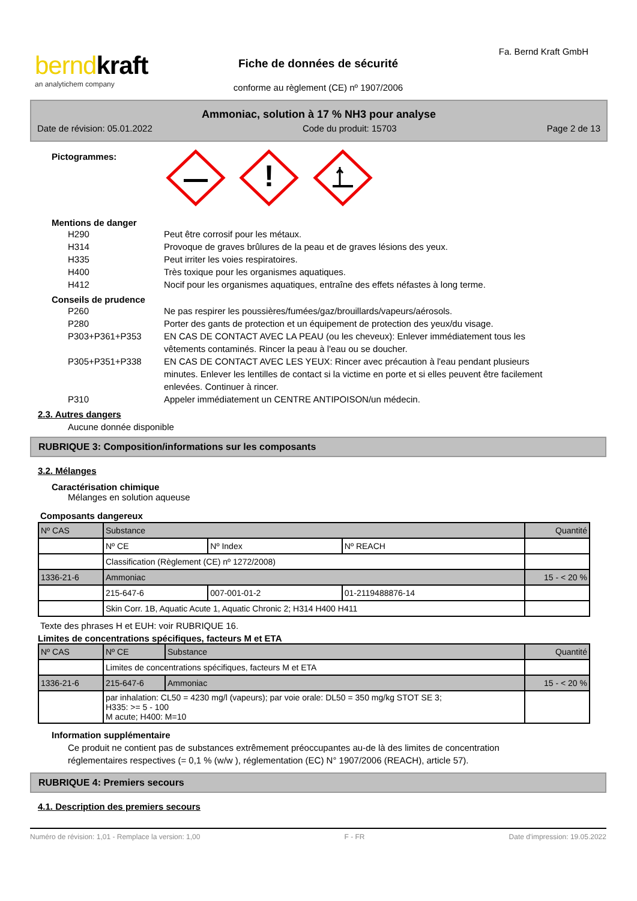berndkraft
an analytichem company
Fiche de données de sécurité
conforme au règlement (CE) nº 1907/2006
Fa. Bernd Kraft GmbH
Ammoniac, solution à 17 % NH3 pour analyse
Date de révision: 05.01.2022 Code du produit: 15703 Page 2 de 13
Pictogrammes:
!
Mentions de danger
H290 Peut être corrosif pour les métaux.
H314 Provoque de graves brûlures de la peau et de graves lésions des yeux.
H335 Peut irriter les voies respiratoires.
H400 Très toxique pour les organismes aquatiques.
H412 Nocif pour les organismes aquatiques, entraîne des effets néfastes à long terme.
Conseils de prudence
P260 Ne pas respirer les poussières/fumées/gaz/brouillards/vapeurs/aérosols.
P280 Porter des gants de protection et un équipement de protection des yeux/du visage.
P303+P361+P353 EN CAS DE CONTACT AVEC LA PEAU (ou les cheveux): Enlever immédiatement tous les vêtements contaminés. Rincer la peau à l'eau ou se doucher.
P305+P351+P338 EN CAS DE CONTACT AVEC LES YEUX: Rincer avec précaution à l'eau pendant plusieurs minutes. Enlever les lentilles de contact si la victime en porte et si elles peuvent être facilement enlevées. Continuer à rincer.
P310 Appeler immédiatement un CENTRE ANTIPOISON/un médecin.
2.3. Autres dangers
Aucune donnée disponible
RUBRIQUE 3: Composition/informations sur les composants
3.2. Mélanges
Caractérisation chimique
Mélanges en solution aqueuse
Composants dangereux
| Nº CAS | Substance | | | Quantité |
| | Nº CE | Nº Index | Nº REACH | |
| | Classification (Règlement (CE) nº 1272/2008) | | | |
| 1336-21-6 | Ammoniac | | | 15 - < 20 % |
| | 215-647-6 | 007-001-01-2 | 01-2119488876-14 | |
| | Skin Corr. 1B, Aquatic Acute 1, Aquatic Chronic 2; H314 H400 H411 | | | |
Texte des phrases H et EUH: voir RUBRIQUE 16.
Limites de concentrations spécifiques, facteurs M et ETA
| Nº CAS | Nº CE | Substance | Quantité |
| | Limites de concentrations spécifiques, facteurs M et ETA | | |
| 1336-21-6 | 215-647-6 | Ammoniac | 15 - < 20 % |
| | par inhalation: CL50 = 4230 mg/l (vapeurs); par voie orale: DL50 = 350 mg/kg STOT SE 3; H335: >= 5 - 100 M acute; H400: M=10 | | |
Information supplémentaire
Ce produit ne contient pas de substances extrêmement préoccupantes au-de là des limites de concentration réglementaires respectives (= 0,1 % (w/w ), réglementation (EC) N° 1907/2006 (REACH), article 57).
RUBRIQUE 4: Premiers secours
4.1. Description des premiers secours
Numéro de révision: 1,01 - Remplace la version: 1,00 F - FR Date d'impression: 19.05.2022